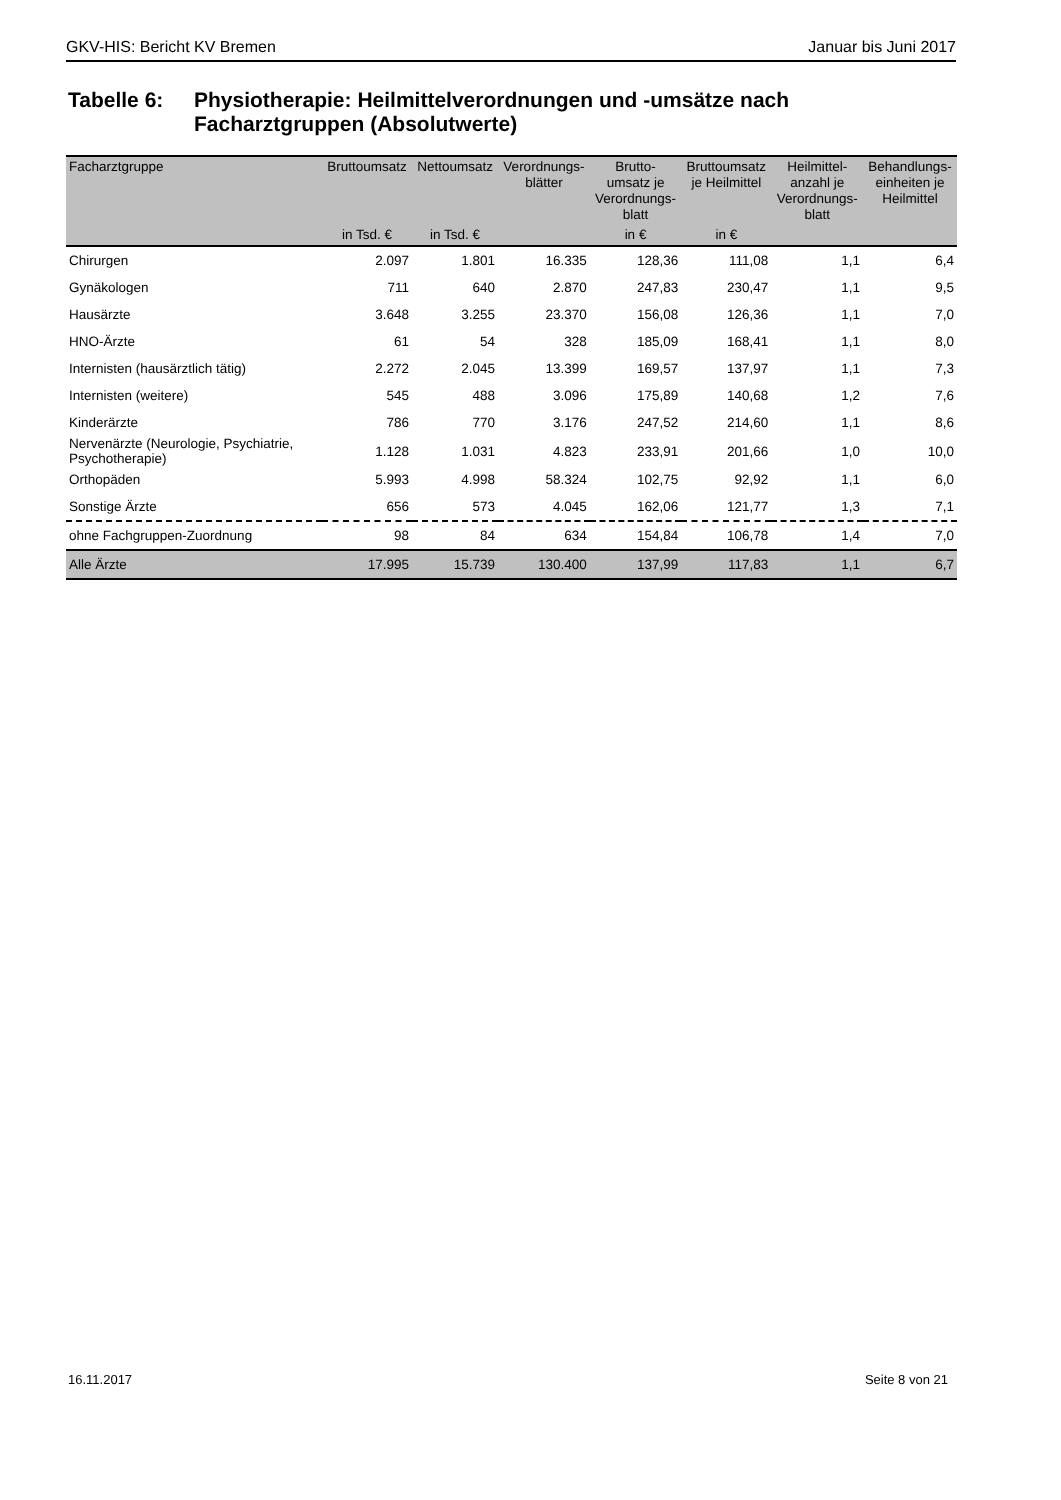GKV-HIS: Bericht KV Bremen Januar bis Juni 2017
Tabelle 6: Physiotherapie: Heilmittelverordnungen und -umsätze nach
Facharztgruppen (Absolutwerte)
| Facharztgruppe | Bruttoumsatz | Nettoumsatz | Verordnungs- blätter | Brutto- umsatz je Verordnungs- blatt | Bruttoumsatz je Heilmittel | Heilmittel- anzahl je Verordnungs- blatt | Behandlungs- einheiten je Heilmittel |
| --- | --- | --- | --- | --- | --- | --- | --- |
| | in Tsd. € | in Tsd. € | | in € | in € | | |
| Chirurgen | 2.097 | 1.801 | 16.335 | 128,36 | 111,08 | 1,1 | 6,4 |
| Gynäkologen | 711 | 640 | 2.870 | 247,83 | 230,47 | 1,1 | 9,5 |
| Hausärzte | 3.648 | 3.255 | 23.370 | 156,08 | 126,36 | 1,1 | 7,0 |
| HNO-Ärzte | 61 | 54 | 328 | 185,09 | 168,41 | 1,1 | 8,0 |
| Internisten (hausärztlich tätig) | 2.272 | 2.045 | 13.399 | 169,57 | 137,97 | 1,1 | 7,3 |
| Internisten (weitere) | 545 | 488 | 3.096 | 175,89 | 140,68 | 1,2 | 7,6 |
| Kinderärzte | 786 | 770 | 3.176 | 247,52 | 214,60 | 1,1 | 8,6 |
| Nervenärzte (Neurologie, Psychiatrie, Psychotherapie) | 1.128 | 1.031 | 4.823 | 233,91 | 201,66 | 1,0 | 10,0 |
| Orthopäden | 5.993 | 4.998 | 58.324 | 102,75 | 92,92 | 1,1 | 6,0 |
| Sonstige Ärzte | 656 | 573 | 4.045 | 162,06 | 121,77 | 1,3 | 7,1 |
| ohne Fachgruppen-Zuordnung | 98 | 84 | 634 | 154,84 | 106,78 | 1,4 | 7,0 |
| Alle Ärzte | 17.995 | 15.739 | 130.400 | 137,99 | 117,83 | 1,1 | 6,7 |
16.11.2017 Seite 8 von 21